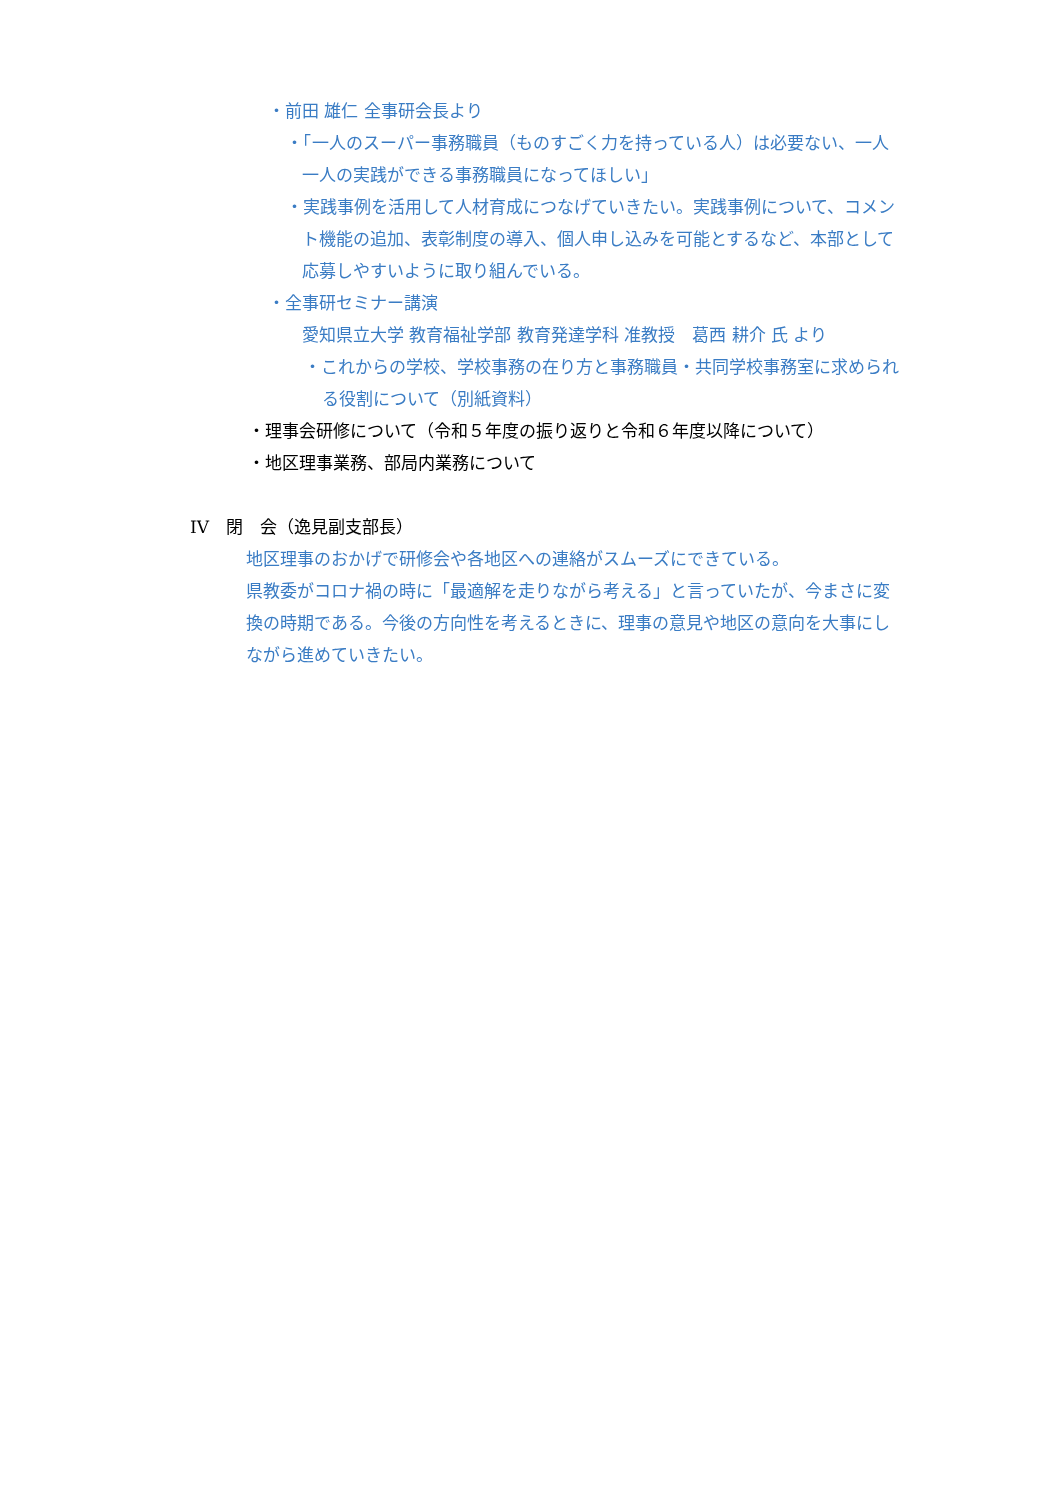・前田 雄仁 全事研会長より
・「一人のスーパー事務職員（ものすごく力を持っている人）は必要ない、一人
一人の実践ができる事務職員になってほしい」
・実践事例を活用して人材育成につなげていきたい。実践事例について、コメン
ト機能の追加、表彰制度の導入、個人申し込みを可能とするなど、本部として
応募しやすいように取り組んでいる。
・全事研セミナー講演
愛知県立大学 教育福祉学部 教育発達学科 准教授　葛西 耕介 氏 より
・これからの学校、学校事務の在り方と事務職員・共同学校事務室に求められ
る役割について（別紙資料）
・理事会研修について（令和５年度の振り返りと令和６年度以降について）
・地区理事業務、部局内業務について
IV　閉　会（逸見副支部長）
地区理事のおかげで研修会や各地区への連絡がスムーズにできている。
県教委がコロナ禍の時に「最適解を走りながら考える」と言っていたが、今まさに変
換の時期である。今後の方向性を考えるときに、理事の意見や地区の意向を大事にし
ながら進めていきたい。